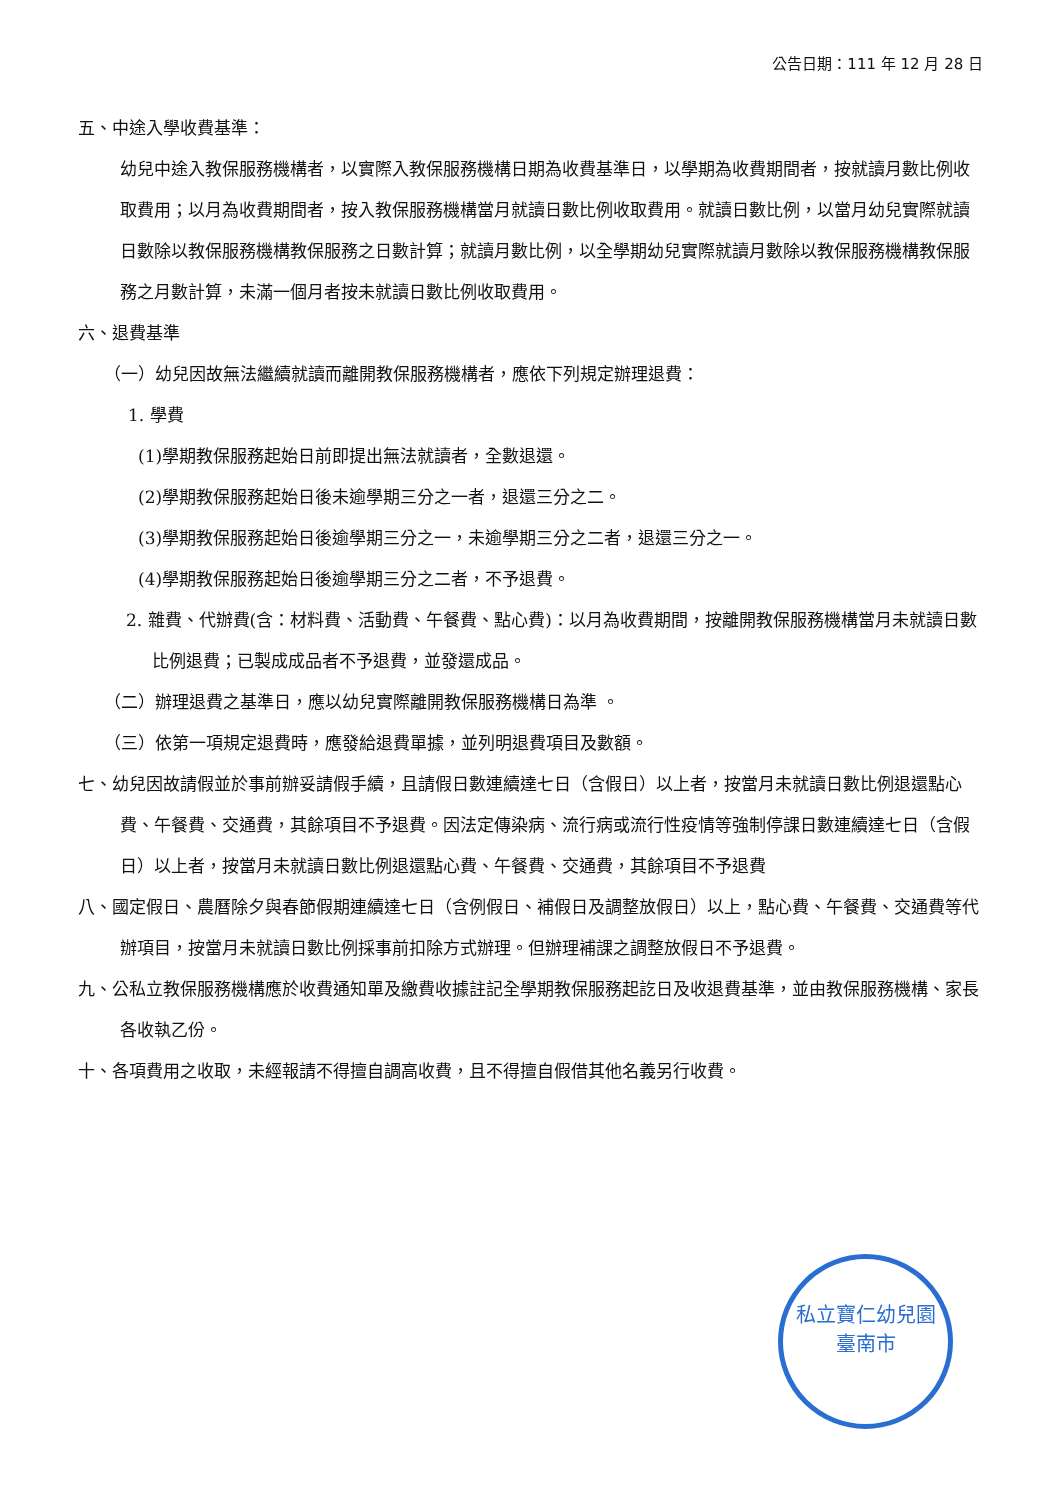公告日期：111 年 12 月 28 日
五、中途入學收費基準：
幼兒中途入教保服務機構者，以實際入教保服務機構日期為收費基準日，以學期為收費期間者，按就讀月數比例收取費用；以月為收費期間者，按入教保服務機構當月就讀日數比例收取費用。就讀日數比例，以當月幼兒實際就讀日數除以教保服務機構教保服務之日數計算；就讀月數比例，以全學期幼兒實際就讀月數除以教保服務機構教保服務之月數計算，未滿一個月者按未就讀日數比例收取費用。
六、退費基準
（一）幼兒因故無法繼續就讀而離開教保服務機構者，應依下列規定辦理退費：
1. 學費
(1)學期教保服務起始日前即提出無法就讀者，全數退還。
(2)學期教保服務起始日後未逾學期三分之一者，退還三分之二。
(3)學期教保服務起始日後逾學期三分之一，未逾學期三分之二者，退還三分之一。
(4)學期教保服務起始日後逾學期三分之二者，不予退費。
2. 雜費、代辦費(含：材料費、活動費、午餐費、點心費)：以月為收費期間，按離開教保服務機構當月未就讀日數比例退費；已製成成品者不予退費，並發還成品。
（二）辦理退費之基準日，應以幼兒實際離開教保服務機構日為準 。
（三）依第一項規定退費時，應發給退費單據，並列明退費項目及數額。
七、幼兒因故請假並於事前辦妥請假手續，且請假日數連續達七日（含假日）以上者，按當月未就讀日數比例退還點心費、午餐費、交通費，其餘項目不予退費。因法定傳染病、流行病或流行性疫情等強制停課日數連續達七日（含假日）以上者，按當月未就讀日數比例退還點心費、午餐費、交通費，其餘項目不予退費
八、國定假日、農曆除夕與春節假期連續達七日（含例假日、補假日及調整放假日）以上，點心費、午餐費、交通費等代辦項目，按當月未就讀日數比例採事前扣除方式辦理。但辦理補課之調整放假日不予退費。
九、公私立教保服務機構應於收費通知單及繳費收據註記全學期教保服務起訖日及收退費基準，並由教保服務機構、家長各收執乙份。
十、各項費用之收取，未經報請不得擅自調高收費，且不得擅自假借其他名義另行收費。
私立寶仁幼兒園
臺南市